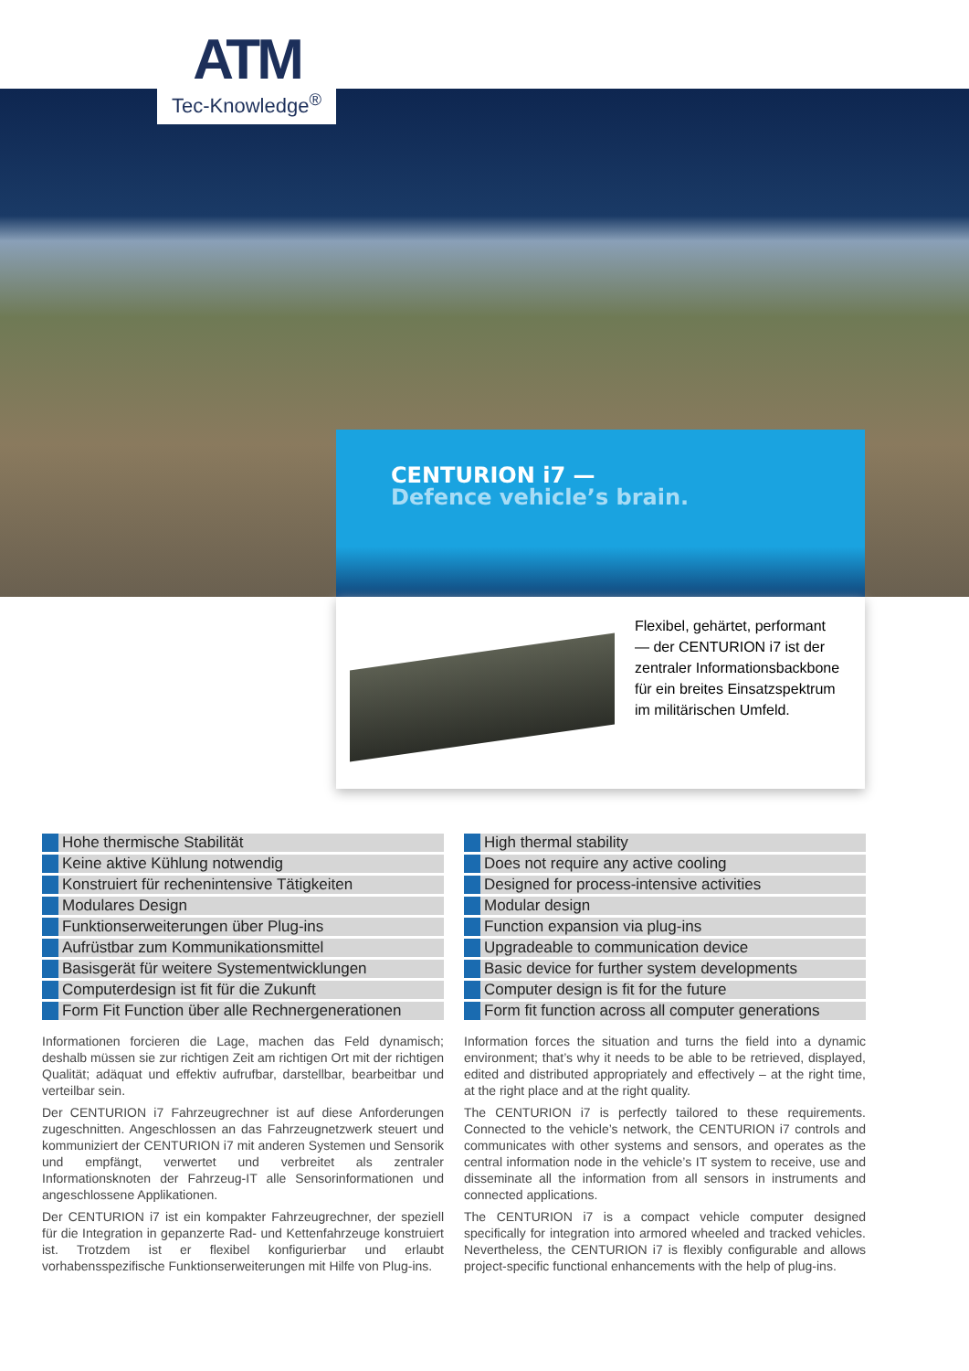ATM
Tec-Knowledge<sup>®</sup>
CENTURION i7 —
Defence vehicle’s brain.
Flexibel, gehärtet, performant
— der CENTURION i7 ist der
zentraler Informationsbackbone
für ein breites Einsatzspektrum
im militärischen Umfeld.
Hohe thermische Stabilität
Keine aktive Kühlung notwendig
Konstruiert für rechenintensive Tätigkeiten
Modulares Design
Funktionserweiterungen über Plug-ins
Aufrüstbar zum Kommunikationsmittel
Basisgerät für weitere Systementwicklungen
Computerdesign ist fit für die Zukunft
Form Fit Function über alle Rechnergenerationen
Informationen forcieren die Lage, machen das Feld dynamisch; deshalb müssen sie zur richtigen Zeit am richtigen Ort mit der richtigen Qualität; adäquat und effektiv aufrufbar, darstellbar, bearbeitbar und verteilbar sein.
Der CENTURION i7 Fahrzeugrechner ist auf diese Anforderungen zugeschnitten. Angeschlossen an das Fahrzeugnetzwerk steuert und kommuniziert der CENTURION i7 mit anderen Systemen und Sensorik und empfängt, verwertet und verbreitet als zentraler Informationsknoten der Fahrzeug-IT alle Sensorinformationen und angeschlossene Applikationen.
Der CENTURION i7 ist ein kompakter Fahrzeugrechner, der speziell für die Integration in gepanzerte Rad- und Kettenfahrzeuge konstruiert ist. Trotzdem ist er flexibel konfigurierbar und erlaubt vorhabensspezifische Funktionserweiterungen mit Hilfe von Plug-ins.
High thermal stability
Does not require any active cooling
Designed for process-intensive activities
Modular design
Function expansion via plug-ins
Upgradeable to communication device
Basic device for further system developments
Computer design is fit for the future
Form fit function across all computer generations
Information forces the situation and turns the field into a dynamic environment; that’s why it needs to be able to be retrieved, displayed, edited and distributed appropriately and effectively – at the right time, at the right place and at the right quality.
The CENTURION i7 is perfectly tailored to these requirements. Connected to the vehicle’s network, the CENTURION i7 controls and communicates with other systems and sensors, and operates as the central information node in the vehicle’s IT system to receive, use and disseminate all the information from all sensors in instruments and connected applications.
The CENTURION i7 is a compact vehicle computer designed specifically for integration into armored wheeled and tracked vehicles. Nevertheless, the CENTURION i7 is flexibly configurable and allows project-specific functional enhancements with the help of plug-ins.